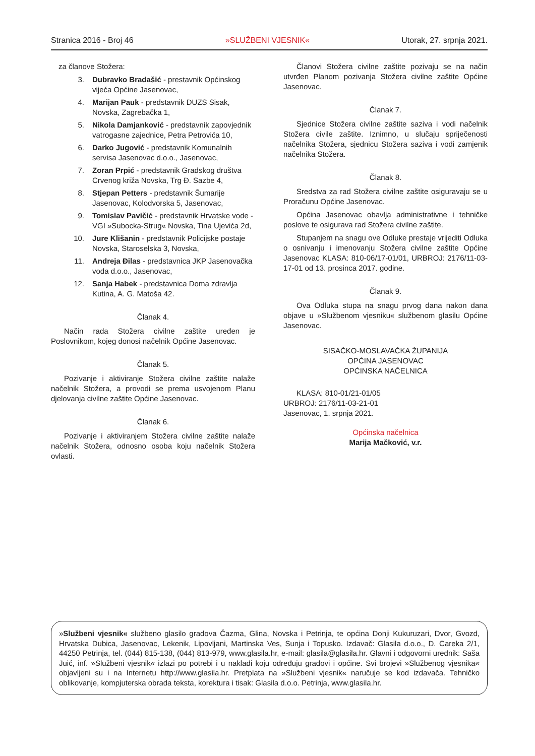Stranica 2016 - Broj 46 »SLUŽBENI VJESNIK« Utorak, 27. srpnja 2021.
za članove Stožera:
3. Dubravko Bradašić - prestavnik Općinskog vijeća Općine Jasenovac,
4. Marijan Pauk - predstavnik DUZS Sisak, Novska, Zagrebačka 1,
5. Nikola Damjanković - predstavnik zapovjednik vatrogasne zajednice, Petra Petrovića 10,
6. Darko Jugović - predstavnik Komunalnih servisa Jasenovac d.o.o., Jasenovac,
7. Zoran Prpić - predstavnik Gradskog društva Crvenog križa Novska, Trg Đ. Sazbe 4,
8. Stjepan Petters - predstavnik Šumarije Jasenovac, Kolodvorska 5, Jasenovac,
9. Tomislav Pavičić - predstavnik Hrvatske vode - VGI »Subocka-Strug« Novska, Tina Ujevića 2d,
10. Jure Klišanin - predstavnik Policijske postaje Novska, Staroselska 3, Novska,
11. Andreja Đilas - predstavnica JKP Jasenovačka voda d.o.o., Jasenovac,
12. Sanja Habek - predstavnica Doma zdravlja Kutina, A. G. Matoša 42.
Članak 4.
Način rada Stožera civilne zaštite uređen je Poslovnikom, kojeg donosi načelnik Općine Jasenovac.
Članak 5.
Pozivanje i aktiviranje Stožera civilne zaštite nalaže načelnik Stožera, a provodi se prema usvojenom Planu djelovanja civilne zaštite Općine Jasenovac.
Članak 6.
Pozivanje i aktiviranjem Stožera civilne zaštite nalaže načelnik Stožera, odnosno osoba koju načelnik Stožera ovlasti.
Članovi Stožera civilne zaštite pozivaju se na način utvrđen Planom pozivanja Stožera civilne zaštite Općine Jasenovac.
Članak 7.
Sjednice Stožera civilne zaštite saziva i vodi načelnik Stožera civile zaštite. Iznimno, u slučaju spriječenosti načelnika Stožera, sjednicu Stožera saziva i vodi zamjenik načelnika Stožera.
Članak 8.
Sredstva za rad Stožera civilne zaštite osiguravaju se u Proračunu Općine Jasenovac.
Općina Jasenovac obavlja administrativne i tehničke poslove te osigurava rad Stožera civilne zaštite.
Stupanjem na snagu ove Odluke prestaje vrijediti Odluka o osnivanju i imenovanju Stožera civilne zaštite Općine Jasenovac KLASA: 810-06/17-01/01, URBROJ: 2176/11-03-17-01 od 13. prosinca 2017. godine.
Članak 9.
Ova Odluka stupa na snagu prvog dana nakon dana objave u »Službenom vjesniku« službenom glasilu Općine Jasenovac.
SISAČKO-MOSLAVAČKA ŽUPANIJA
OPĆINA JASENOVAC
OPĆINSKA NAČELNICA
KLASA: 810-01/21-01/05
URBROJ: 2176/11-03-21-01
Jasenovac, 1. srpnja 2021.
Općinska načelnica
Marija Mačković, v.r.
»Službeni vjesnik« službeno glasilo gradova Čazma, Glina, Novska i Petrinja, te općina Donji Kukuruzari, Dvor, Gvozd, Hrvatska Dubica, Jasenovac, Lekenik, Lipovljani, Martinska Ves, Sunja i Topusko. Izdavač: Glasila d.o.o., D. Careka 2/1, 44250 Petrinja, tel. (044) 815-138, (044) 813-979, www.glasila.hr, e-mail: glasila@glasila.hr. Glavni i odgovorni urednik: Saša Juić, inf. »Službeni vjesnik« izlazi po potrebi i u nakladi koju određuju gradovi i općine. Svi brojevi »Službenog vjesnika« objavljeni su i na Internetu http://www.glasila.hr. Pretplata na »Službeni vjesnik« naručuje se kod izdavača. Tehničko oblikovanje, kompjuterska obrada teksta, korektura i tisak: Glasila d.o.o. Petrinja, www.glasila.hr.